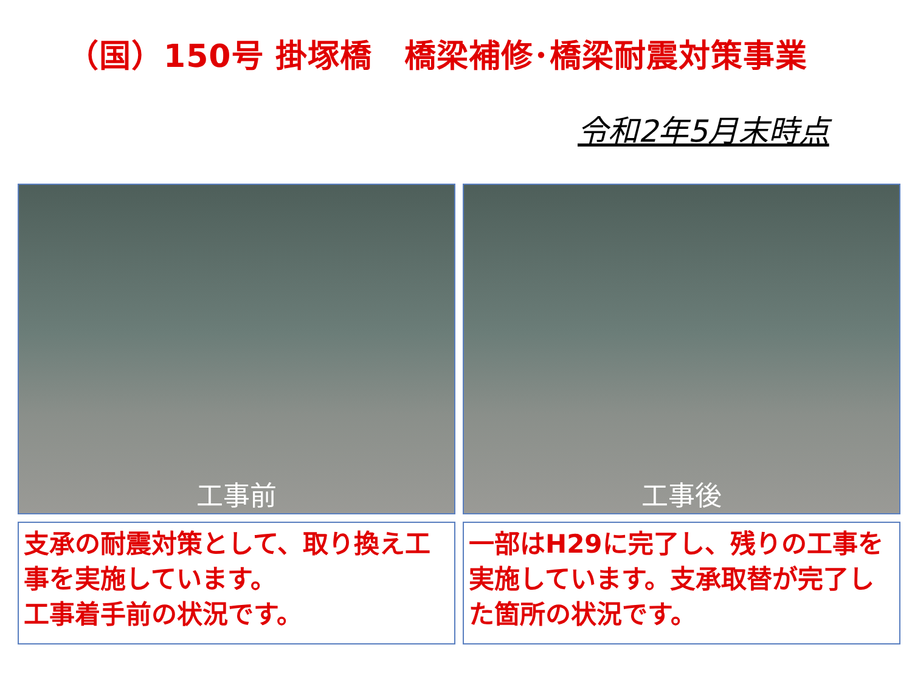（国）150号 掛塚橋　橋梁補修･橋梁耐震対策事業
令和2年5月末時点
工事前 工事後
支承の耐震対策として、取り換え工事を実施しています。
工事着手前の状況です。
一部はH29に完了し、残りの工事を実施しています。支承取替が完了した箇所の状況です。